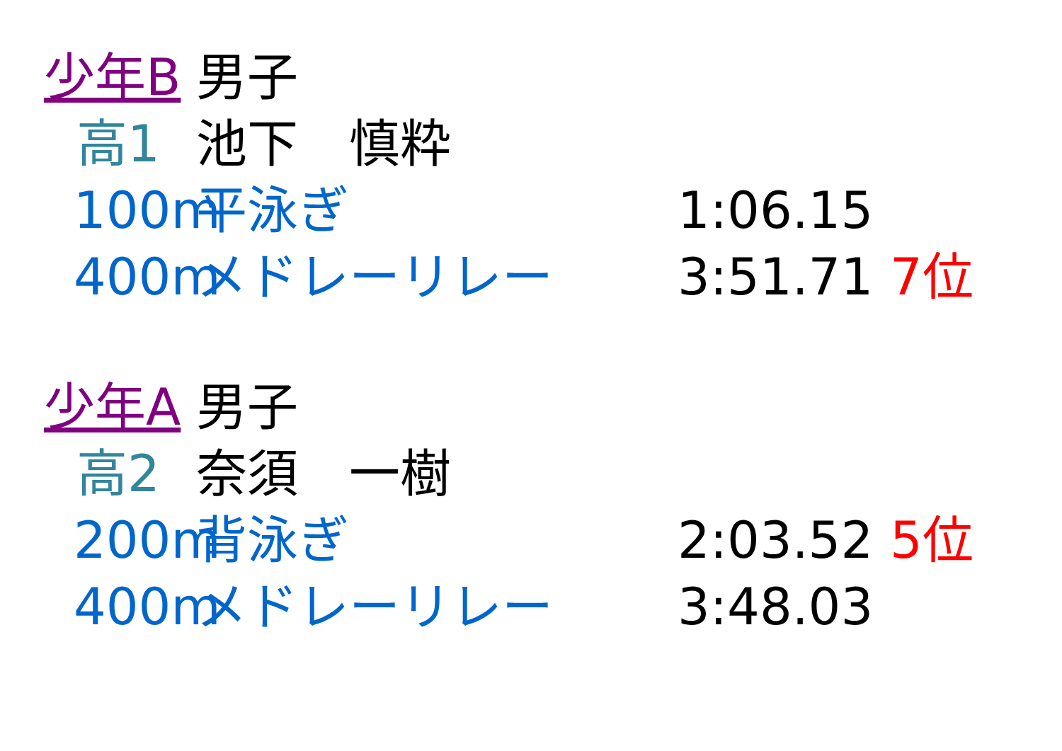少年B 男子
高1 池下　慎粋
100m 平泳ぎ 1:06.15
400m メドレーリレー 3:51.71 7位
少年A 男子
高2 奈須　一樹
200m 背泳ぎ 2:03.52 5位
400m メドレーリレー 3:48.03